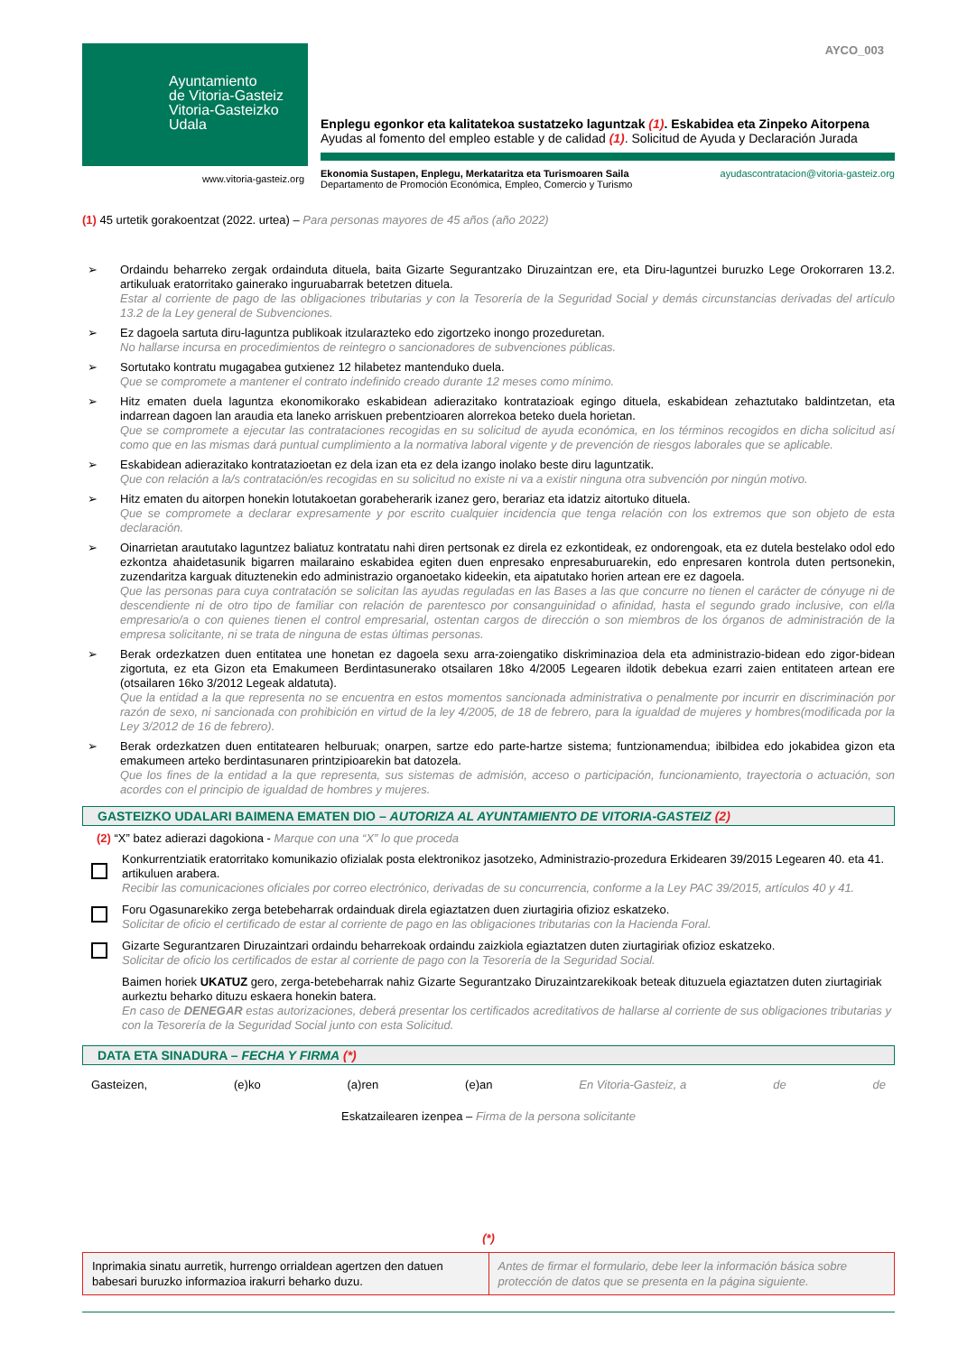Ayuntamiento
de Vitoria-Gasteiz
Vitoria-Gasteizko
Udala
www.vitoria-gasteiz.org
AYCO_003
Enplegu egonkor eta kalitatekoa sustatzeko laguntzak (1). Eskabidea eta Zinpeko Aitorpena
Ayudas al fomento del empleo estable y de calidad (1). Solicitud de Ayuda y Declaración Jurada
Ekonomia Sustapen, Enplegu, Merkataritza eta Turismoaren Saila
Departamento de Promoción Económica, Empleo, Comercio y Turismo
ayudascontratacion@vitoria-gasteiz.org
(1) 45 urtetik gorakoentzat (2022. urtea) – Para personas mayores de 45 años (año 2022)
➢ Ordaindu beharreko zergak ordainduta dituela, baita Gizarte Segurantzako Diruzaintzan ere, eta Diru-laguntzei buruzko Lege Orokorraren 13.2. artikuluak eratorritako gainerako inguruabarrak betetzen dituela.
Estar al corriente de pago de las obligaciones tributarias y con la Tesorería de la Seguridad Social y demás circunstancias derivadas del artículo 13.2 de la Ley general de Subvenciones.
➢ Ez dagoela sartuta diru-laguntza publikoak itzularazteko edo zigortzeko inongo prozeduretan.
No hallarse incursa en procedimientos de reintegro o sancionadores de subvenciones públicas.
➢ Sortutako kontratu mugagabea gutxienez 12 hilabetez mantenduko duela.
Que se compromete a mantener el contrato indefinido creado durante 12 meses como mínimo.
➢ Hitz ematen duela laguntza ekonomikorako eskabidean adierazitako kontratazioak egingo dituela, eskabidean zehaztutako baldintzetan, eta indarrean dagoen lan araudia eta laneko arriskuen prebentzioaren alorrekoa beteko duela horietan.
Que se compromete a ejecutar las contrataciones recogidas en su solicitud de ayuda económica, en los términos recogidos en dicha solicitud así como que en las mismas dará puntual cumplimiento a la normativa laboral vigente y de prevención de riesgos laborales que se aplicable.
➢ Eskabidean adierazitako kontratazioetan ez dela izan eta ez dela izango inolako beste diru laguntzatik.
Que con relación a la/s contratación/es recogidas en su solicitud no existe ni va a existir ninguna otra subvención por ningún motivo.
➢ Hitz ematen du aitorpen honekin lotutakoetan gorabeherarik izanez gero, berariaz eta idatziz aitortuko dituela.
Que se compromete a declarar expresamente y por escrito cualquier incidencia que tenga relación con los extremos que son objeto de esta declaración.
➢ Oinarrietan araututako laguntzez baliatuz kontratatu nahi diren pertsonak ez direla ez ezkontideak, ez ondorengoak, eta ez dutela bestelako odol edo ezkontza ahaidetasunik bigarren mailaraino eskabidea egiten duen enpresako enpresaburuarekin, edo enpresaren kontrola duten pertsonekin, zuzendaritza karguak dituztenekin edo administrazio organoetako kideekin, eta aipatutako horien artean ere ez dagoela.
Que las personas para cuya contratación se solicitan las ayudas reguladas en las Bases a las que concurre no tienen el carácter de cónyuge ni de descendiente ni de otro tipo de familiar con relación de parentesco por consanguinidad o afinidad, hasta el segundo grado inclusive, con el/la empresario/a o con quienes tienen el control empresarial, ostentan cargos de dirección o son miembros de los órganos de administración de la empresa solicitante, ni se trata de ninguna de estas últimas personas.
➢ Berak ordezkatzen duen entitatea une honetan ez dagoela sexu arra-zoiengatiko diskriminazioa dela eta administrazio-bidean edo zigor-bidean zigortuta, ez eta Gizon eta Emakumeen Berdintasunerako otsailaren 18ko 4/2005 Legearen ildotik debekua ezarri zaien entitateen artean ere (otsailaren 16ko 3/2012 Legeak aldatuta).
Que la entidad a la que representa no se encuentra en estos momentos sancionada administrativa o penalmente por incurrir en discriminación por razón de sexo, ni sancionada con prohibición en virtud de la ley 4/2005, de 18 de febrero, para la igualdad de mujeres y hombres(modificada por la Ley 3/2012 de 16 de febrero).
➢ Berak ordezkatzen duen entitatearen helburuak; onarpen, sartze edo parte-hartze sistema; funtzionamendua; ibilbidea edo jokabidea gizon eta emakumeen arteko berdintasunaren printzipioarekin bat datozela.
Que los fines de la entidad a la que representa, sus sistemas de admisión, acceso o participación, funcionamiento, trayectoria o actuación, son acordes con el principio de igualdad de hombres y mujeres.
GASTEIZKO UDALARI BAIMENA EMATEN DIO – AUTORIZA AL AYUNTAMIENTO DE VITORIA-GASTEIZ (2)
(2) “X” batez adierazi dagokiona - Marque con una “X” lo que proceda
Konkurrentziatik eratorritako komunikazio ofizialak posta elektronikoz jasotzeko, Administrazio-prozedura Erkidearen 39/2015 Legearen 40. eta 41. artikuluen arabera.
Recibir las comunicaciones oficiales por correo electrónico, derivadas de su concurrencia, conforme a la Ley PAC 39/2015, artículos 40 y 41.
Foru Ogasunarekiko zerga betebeharrak ordainduak direla egiaztatzen duen ziurtagiria ofizioz eskatzeko.
Solicitar de oficio el certificado de estar al corriente de pago en las obligaciones tributarias con la Hacienda Foral.
Gizarte Segurantzaren Diruzaintzari ordaindu beharrekoak ordaindu zaizkiola egiaztatzen duten ziurtagiriak ofizioz eskatzeko.
Solicitar de oficio los certificados de estar al corriente de pago con la Tesorería de la Seguridad Social.
Baimen horiek UKATUZ gero, zerga-betebeharrak nahiz Gizarte Segurantzako Diruzaintzarekikoak beteak dituzuela egiaztatzen duten ziurtagiriak aurkeztu beharko dituzu eskaera honekin batera.
En caso de DENEGAR estas autorizaciones, deberá presentar los certificados acreditativos de hallarse al corriente de sus obligaciones tributarias y con la Tesorería de la Seguridad Social junto con esta Solicitud.
DATA ETA SINADURA – FECHA Y FIRMA (*)
Gasteizen, (e)ko (a)ren (e)an En Vitoria-Gasteiz, a de de
Eskatzailearen izenpea – Firma de la persona solicitante
(*)
Inprimakia sinatu aurretik, hurrengo orrialdean agertzen den datuen babesari buruzko informazioa irakurri beharko duzu.
Antes de firmar el formulario, debe leer la información básica sobre protección de datos que se presenta en la página siguiente.